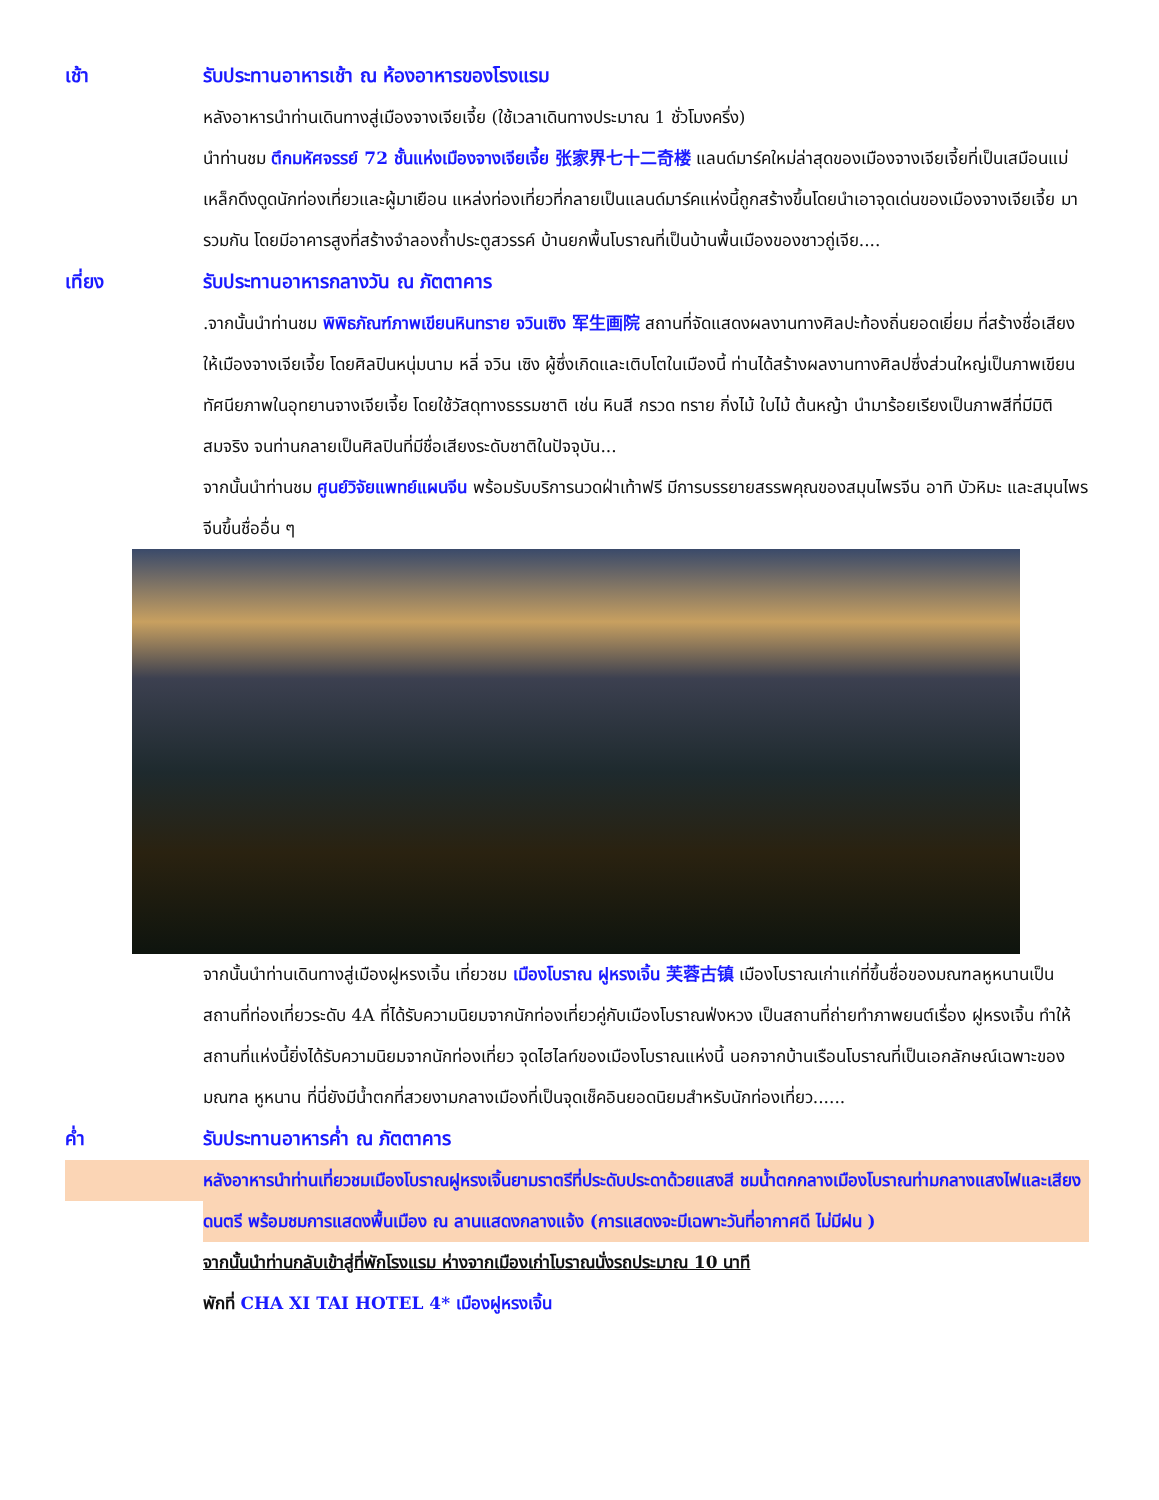เช้า รับประทานอาหารเช้า ณ ห้องอาหารของโรงแรม
หลังอาหารนำท่านเดินทางสู่เมืองจางเจียเจี้ย (ใช้เวลาเดินทางประมาณ 1 ชั่วโมงครึ่ง)
นำท่านชม ตึกมหัศจรรย์ 72 ชั้นแห่งเมืองจางเจียเจี้ย 张家界七十二奇楼 แลนด์มาร์คใหม่ล่าสุดของเมืองจางเจียเจี้ยที่เป็นเสมือนแม่เหล็กดึงดูดนักท่องเที่ยวและผู้มาเยือน แหล่งท่องเที่ยวที่กลายเป็นแลนด์มาร์คแห่งนี้ถูกสร้างขึ้นโดยนำเอาจุดเด่นของเมืองจางเจียเจี้ย มารวมกัน โดยมีอาคารสูงที่สร้างจำลองถ้ำประตูสวรรค์ บ้านยกพื้นโบราณที่เป็นบ้านพื้นเมืองของชาวถู่เจีย....
เที่ยง รับประทานอาหารกลางวัน ณ ภัตตาคาร
.จากนั้นนำท่านชม พิพิธภัณฑ์ภาพเขียนหินทราย จวินเซิง 军生画院 สถานที่จัดแสดงผลงานทางศิลปะท้องถิ่นยอดเยี่ยม ที่สร้างชื่อเสียงให้เมืองจางเจียเจี้ย โดยศิลปินหนุ่มนาม หลี่ จวิน เซิง ผู้ซึ่งเกิดและเติบโตในเมืองนี้ ท่านได้สร้างผลงานทางศิลปซึ่งส่วนใหญ่เป็นภาพเขียนทัศนียภาพในอุทยานจางเจียเจี้ย โดยใช้วัสดุทางธรรมชาติ เช่น หินสี กรวด ทราย กิ่งไม้ ใบไม้ ต้นหญ้า นำมาร้อยเรียงเป็นภาพสีที่มีมิติสมจริง จนท่านกลายเป็นศิลปินที่มีชื่อเสียงระดับชาติในปัจจุบัน...
จากนั้นนำท่านชม ศูนย์วิจัยแพทย์แผนจีน พร้อมรับบริการนวดฝ่าเท้าฟรี มีการบรรยายสรรพคุณของสมุนไพรจีน อาทิ บัวหิมะ และสมุนไพรจีนขึ้นชื่ออื่น ๆ
จากนั้นนำท่านเดินทางสู่เมืองฝูหรงเจิ้น เที่ยวชม เมืองโบราณ ฝูหรงเจิ้น 芙蓉古镇 เมืองโบราณเก่าแก่ที่ขึ้นชื่อของมณฑลหูหนานเป็นสถานที่ท่องเที่ยวระดับ 4A ที่ได้รับความนิยมจากนักท่องเที่ยวคู่กับเมืองโบราณฟ่งหวง เป็นสถานที่ถ่ายทำภาพยนต์เรื่อง ฝูหรงเจิ้น ทำให้สถานที่แห่งนี้ยิ่งได้รับความนิยมจากนักท่องเที่ยว จุดไฮไลท์ของเมืองโบราณแห่งนี้ นอกจากบ้านเรือนโบราณที่เป็นเอกลักษณ์เฉพาะของมณฑล หูหนาน ที่นี่ยังมีน้ำตกที่สวยงามกลางเมืองที่เป็นจุดเช็คอินยอดนิยมสำหรับนักท่องเที่ยว......
ค่ำ รับประทานอาหารค่ำ ณ ภัตตาคาร
หลังอาหารนำท่านเที่ยวชมเมืองโบราณฝูหรงเจิ้นยามราตรีที่ประดับประดาด้วยแสงสี ชมน้ำตกกลางเมืองโบราณท่ามกลางแสงไฟและเสียงดนตรี พร้อมชมการแสดงพื้นเมือง ณ ลานแสดงกลางแจ้ง (การแสดงจะมีเฉพาะวันที่อากาศดี ไม่มีฝน )
จากนั้นนำท่านกลับเข้าสู่ที่พักโรงแรม ห่างจากเมืองเก่าโบราณนั่งรถประมาณ 10 นาที
พักที่ CHA XI TAI HOTEL 4* เมืองฝูหรงเจิ้น